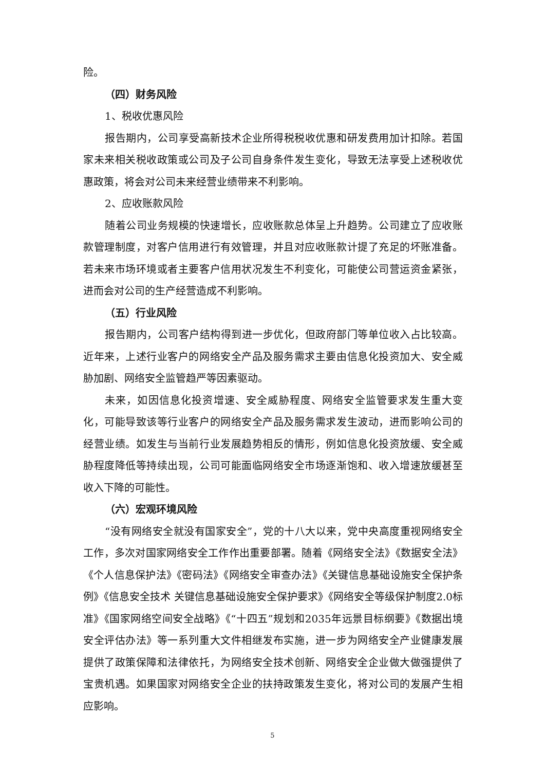险。
（四）财务风险
1、税收优惠风险
报告期内，公司享受高新技术企业所得税税收优惠和研发费用加计扣除。若国家未来相关税收政策或公司及子公司自身条件发生变化，导致无法享受上述税收优惠政策，将会对公司未来经营业绩带来不利影响。
2、应收账款风险
随着公司业务规模的快速增长，应收账款总体呈上升趋势。公司建立了应收账款管理制度，对客户信用进行有效管理，并且对应收账款计提了充足的坏账准备。若未来市场环境或者主要客户信用状况发生不利变化，可能使公司营运资金紧张，进而会对公司的生产经营造成不利影响。
（五）行业风险
报告期内，公司客户结构得到进一步优化，但政府部门等单位收入占比较高。近年来，上述行业客户的网络安全产品及服务需求主要由信息化投资加大、安全威胁加剧、网络安全监管趋严等因素驱动。
未来，如因信息化投资增速、安全威胁程度、网络安全监管要求发生重大变化，可能导致该等行业客户的网络安全产品及服务需求发生波动，进而影响公司的经营业绩。如发生与当前行业发展趋势相反的情形，例如信息化投资放缓、安全威胁程度降低等持续出现，公司可能面临网络安全市场逐渐饱和、收入增速放缓甚至收入下降的可能性。
（六）宏观环境风险
“没有网络安全就没有国家安全”，党的十八大以来，党中央高度重视网络安全工作，多次对国家网络安全工作作出重要部署。随着《网络安全法》《数据安全法》《个人信息保护法》《密码法》《网络安全审查办法》《关键信息基础设施安全保护条例》《信息安全技术 关键信息基础设施安全保护要求》《网络安全等级保护制度2.0标准》《国家网络空间安全战略》《“十四五”规划和2035年远景目标纲要》《数据出境安全评估办法》等一系列重大文件相继发布实施，进一步为网络安全产业健康发展提供了政策保障和法律依托，为网络安全技术创新、网络安全企业做大做强提供了宝贵机遇。如果国家对网络安全企业的扶持政策发生变化，将对公司的发展产生相应影响。
5